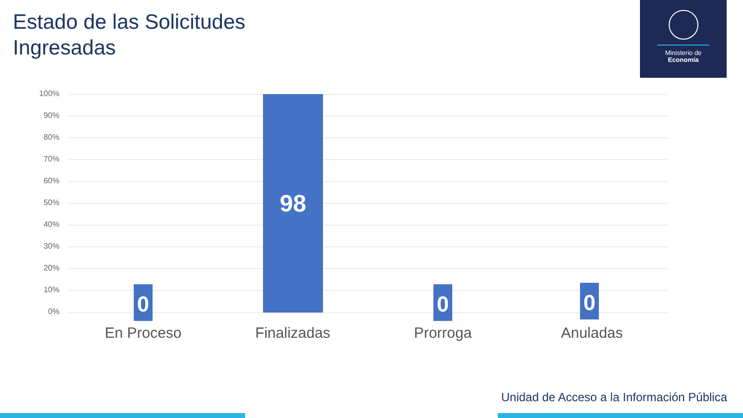Estado de las Solicitudes
Ingresadas
Ministerio de
Economía
100%
90%
80%
70%
60%
50%
40%
30%
20%
10%
0%
0
98
0 0
En Proceso Finalizadas Prorroga Anuladas
Unidad de Acceso a la Información Pública